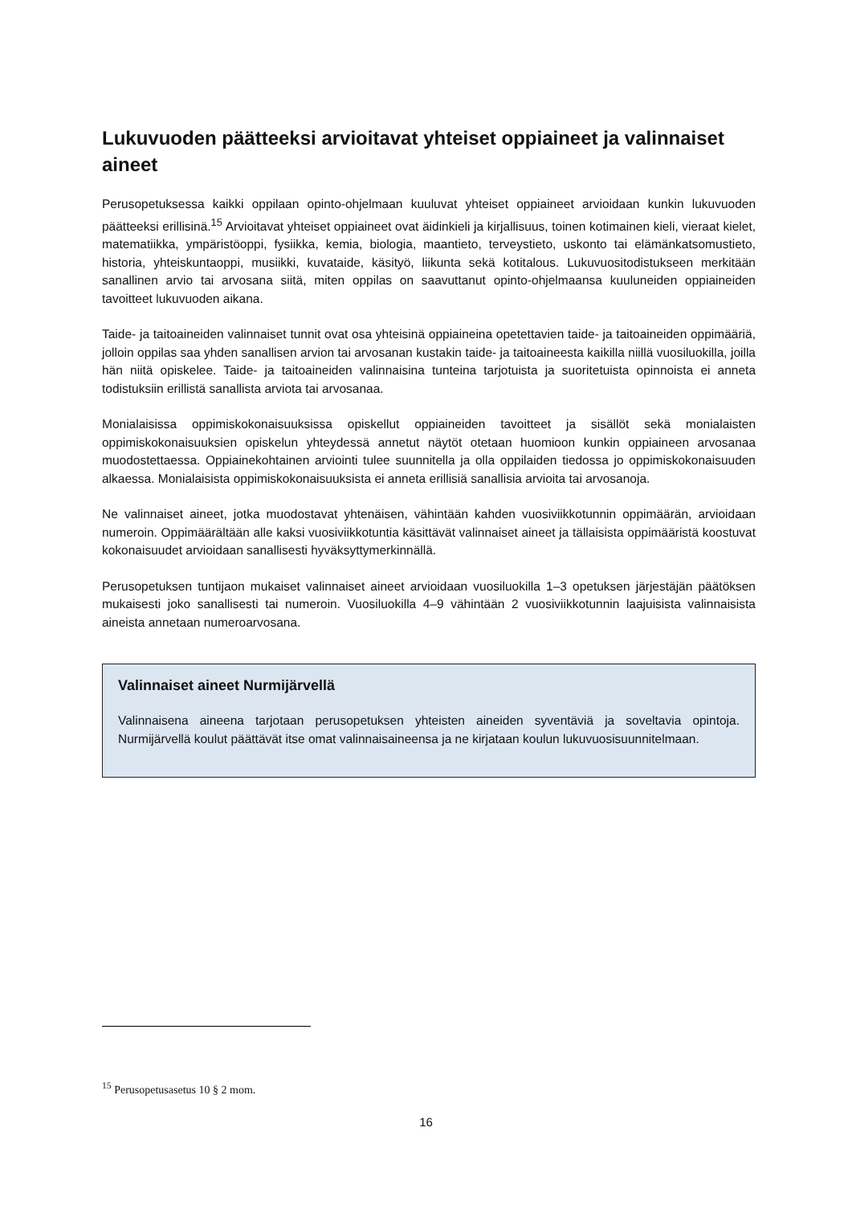Lukuvuoden päätteeksi arvioitavat yhteiset oppiaineet ja valinnaiset aineet
Perusopetuksessa kaikki oppilaan opinto-ohjelmaan kuuluvat yhteiset oppiaineet arvioidaan kunkin lukuvuoden päätteeksi erillisinä.<sup>15</sup> Arvioitavat yhteiset oppiaineet ovat äidinkieli ja kirjallisuus, toinen kotimainen kieli, vieraat kielet, matematiikka, ympäristöoppi, fysiikka, kemia, biologia, maantieto, terveystieto, uskonto tai elämänkatsomustieto, historia, yhteiskuntaoppi, musiikki, kuvataide, käsityö, liikunta sekä kotitalous. Lukuvuositodistukseen merkitään sanallinen arvio tai arvosana siitä, miten oppilas on saavuttanut opinto-ohjelmaansa kuuluneiden oppiaineiden tavoitteet lukuvuoden aikana.
Taide- ja taitoaineiden valinnaiset tunnit ovat osa yhteisinä oppiaineina opetettavien taide- ja taitoaineiden oppimääriä, jolloin oppilas saa yhden sanallisen arvion tai arvosanan kustakin taide- ja taitoaineesta kaikilla niillä vuosiluokilla, joilla hän niitä opiskelee. Taide- ja taitoaineiden valinnaisina tunteina tarjotuista ja suoritetuista opinnoista ei anneta todistuksiin erillistä sanallista arviota tai arvosanaa.
Monialaisissa oppimiskokonaisuuksissa opiskellut oppiaineiden tavoitteet ja sisällöt sekä monialaisten oppimiskokonaisuuksien opiskelun yhteydessä annetut näytöt otetaan huomioon kunkin oppiaineen arvosanaa muodostettaessa. Oppiainekohtainen arviointi tulee suunnitella ja olla oppilaiden tiedossa jo oppimiskokonaisuuden alkaessa. Monialaisista oppimiskokonaisuuksista ei anneta erillisiä sanallisia arvioita tai arvosanoja.
Ne valinnaiset aineet, jotka muodostavat yhtenäisen, vähintään kahden vuosiviikkotunnin oppimäärän, arvioidaan numeroin. Oppimäärältään alle kaksi vuosiviikkotuntia käsittävät valinnaiset aineet ja tällaisista oppimääristä koostuvat kokonaisuudet arvioidaan sanallisesti hyväksyttymerkinnällä.
Perusopetuksen tuntijaon mukaiset valinnaiset aineet arvioidaan vuosiluokilla 1–3 opetuksen järjestäjän päätöksen mukaisesti joko sanallisesti tai numeroin. Vuosiluokilla 4–9 vähintään 2 vuosiviikkotunnin laajuisista valinnaisista aineista annetaan numeroarvosana.
Valinnaiset aineet Nurmijärvellä
Valinnaisena aineena tarjotaan perusopetuksen yhteisten aineiden syventäviä ja soveltavia opintoja. Nurmijärvellä koulut päättävät itse omat valinnaisaineensa ja ne kirjataan koulun lukuvuosisuunnitelmaan.
<sup>15</sup> Perusopetusasetus 10 § 2 mom.
16